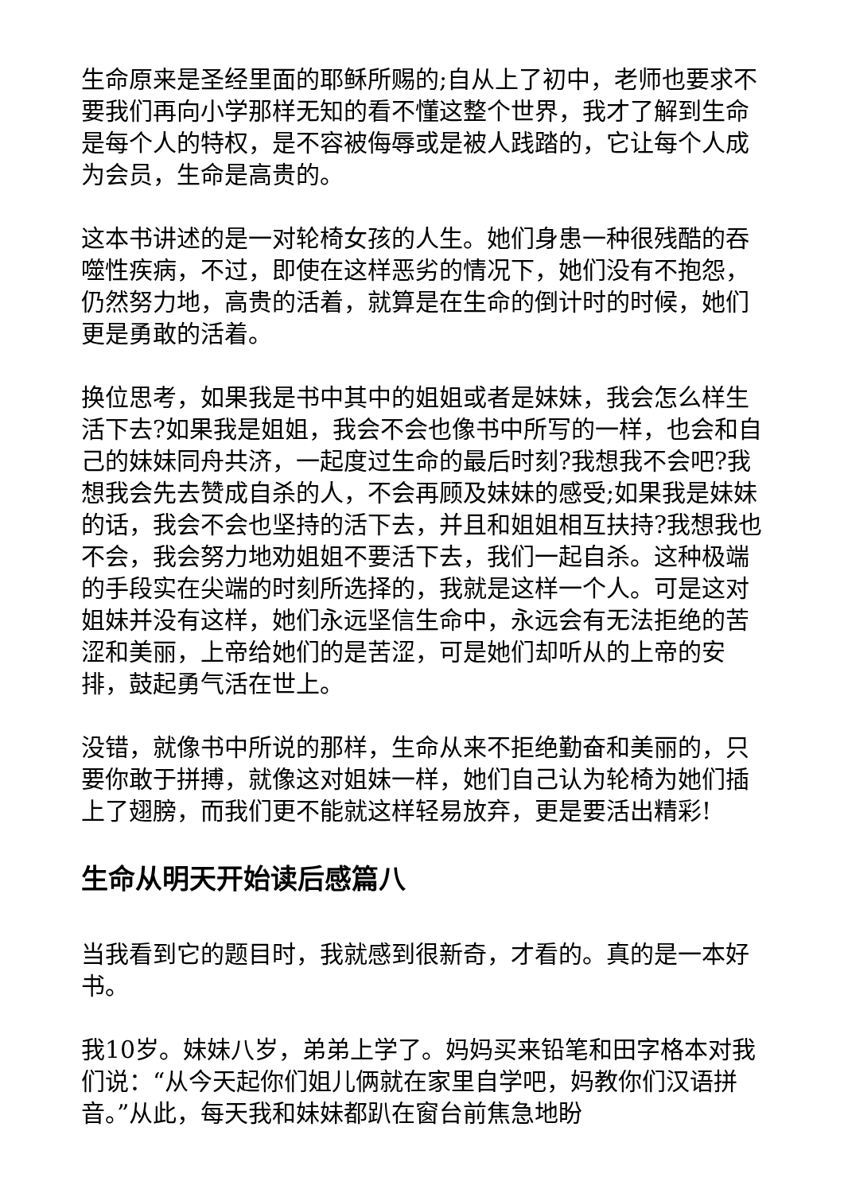生命原来是圣经里面的耶稣所赐的;自从上了初中，老师也要求不要我们再向小学那样无知的看不懂这整个世界，我才了解到生命是每个人的特权，是不容被侮辱或是被人践踏的，它让每个人成为会员，生命是高贵的。
这本书讲述的是一对轮椅女孩的人生。她们身患一种很残酷的吞噬性疾病，不过，即使在这样恶劣的情况下，她们没有不抱怨，仍然努力地，高贵的活着，就算是在生命的倒计时的时候，她们更是勇敢的活着。
换位思考，如果我是书中其中的姐姐或者是妹妹，我会怎么样生活下去?如果我是姐姐，我会不会也像书中所写的一样，也会和自己的妹妹同舟共济，一起度过生命的最后时刻?我想我不会吧?我想我会先去赞成自杀的人，不会再顾及妹妹的感受;如果我是妹妹的话，我会不会也坚持的活下去，并且和姐姐相互扶持?我想我也不会，我会努力地劝姐姐不要活下去，我们一起自杀。这种极端的手段实在尖端的时刻所选择的，我就是这样一个人。可是这对姐妹并没有这样，她们永远坚信生命中，永远会有无法拒绝的苦涩和美丽，上帝给她们的是苦涩，可是她们却听从的上帝的安排，鼓起勇气活在世上。
没错，就像书中所说的那样，生命从来不拒绝勤奋和美丽的，只要你敢于拼搏，就像这对姐妹一样，她们自己认为轮椅为她们插上了翅膀，而我们更不能就这样轻易放弃，更是要活出精彩!
生命从明天开始读后感篇八
当我看到它的题目时，我就感到很新奇，才看的。真的是一本好书。
我10岁。妹妹八岁，弟弟上学了。妈妈买来铅笔和田字格本对我们说：“从今天起你们姐儿俩就在家里自学吧，妈教你们汉语拼音。”从此，每天我和妹妹都趴在窗台前焦急地盼